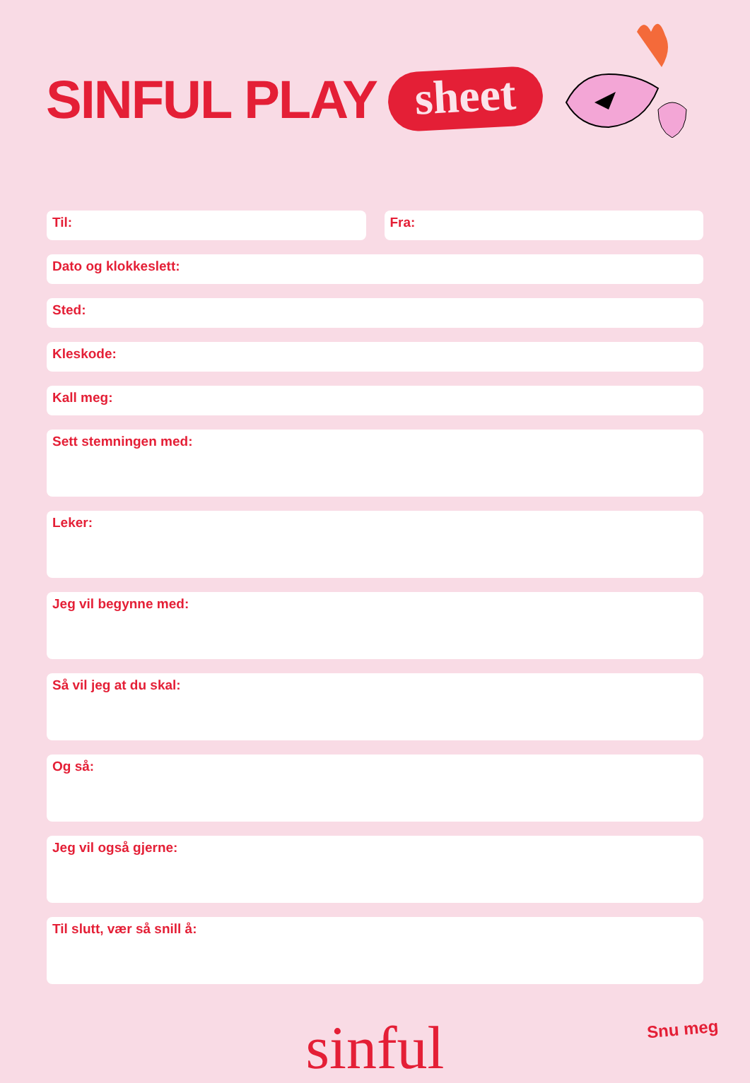SINFUL PLAY
sheet
Til: Fra:
Dato og klokkeslett:
Sted:
Kleskode:
Kall meg:
Sett stemningen med:
Leker:
Jeg vil begynne med:
Så vil jeg at du skal:
Og så:
Jeg vil også gjerne:
Til slutt, vær så snill å:
sinful
Snu meg